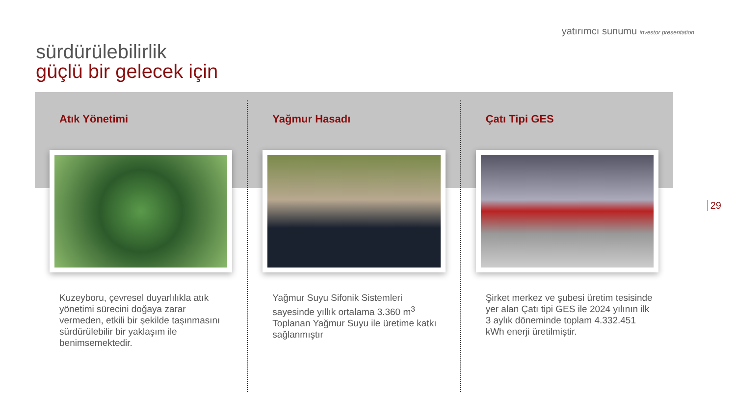yatırımcı sunumu investor presentation
sürdürülebilirlik
güçlü bir gelecek için
Atık Yönetimi
Kuzeyboru, çevresel duyarlılıkla atık yönetimi sürecini doğaya zarar vermeden, etkili bir şekilde taşınmasını sürdürülebilir bir yaklaşım ile benimsemektedir.
Yağmur Hasadı
Yağmur Suyu Sifonik Sistemleri sayesinde yıllık ortalama 3.360 m<sup>3</sup> Toplanan Yağmur Suyu ile üretime katkı sağlanmıştır
Çatı Tipi GES
Şirket merkez ve şubesi üretim tesisinde yer alan Çatı tipi GES ile 2024 yılının ilk 3 aylık döneminde toplam 4.332.451 kWh enerji üretilmiştir.
29